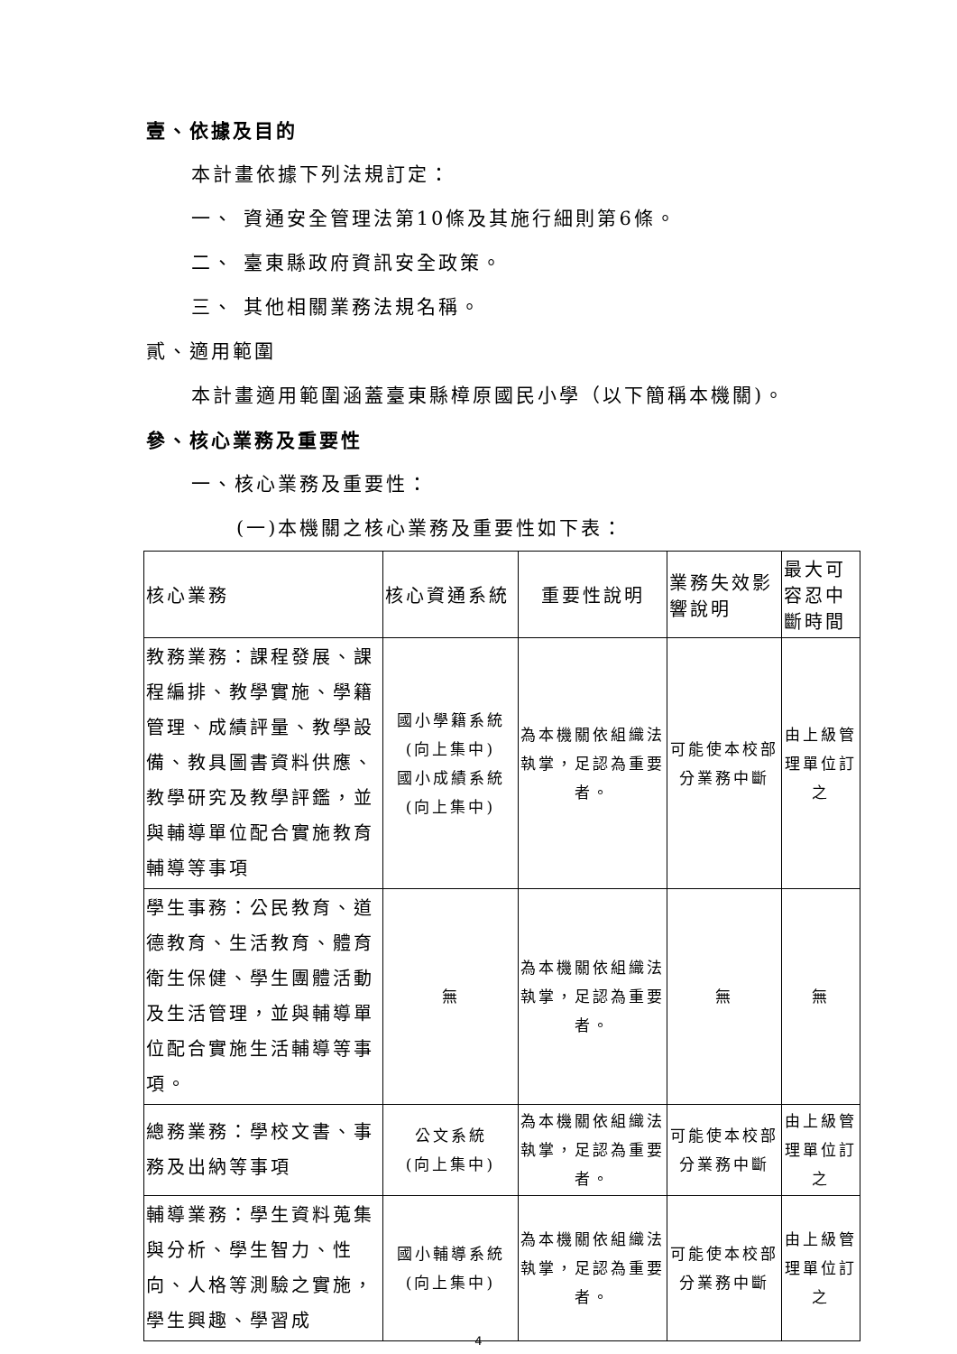壹、依據及目的
本計畫依據下列法規訂定：
一、 資通安全管理法第10條及其施行細則第6條。
二、 臺東縣政府資訊安全政策。
三、 其他相關業務法規名稱。
貳、適用範圍
本計畫適用範圍涵蓋臺東縣樟原國民小學（以下簡稱本機關)。
參、核心業務及重要性
一、核心業務及重要性：
(一)本機關之核心業務及重要性如下表：
| 核心業務 | 核心資通系統 | 重要性說明 | 業務失效影響說明 | 最大可容忍中斷時間 |
| 教務業務：課程發展、課程編排、教學實施、學籍管理、成績評量、教學設備、教具圖書資料供應、教學研究及教學評鑑，並與輔導單位配合實施教育輔導等事項 | 國小學籍系統 (向上集中) 國小成績系統 (向上集中) | 為本機關依組織法執掌，足認為重要者。 | 可能使本校部分業務中斷 | 由上級管理單位訂之 |
| 學生事務：公民教育、道德教育、生活教育、體育衛生保健、學生團體活動及生活管理，並與輔導單位配合實施生活輔導等事項。 | 無 | 為本機關依組織法執掌，足認為重要者。 | 無 | 無 |
| 總務業務：學校文書、事務及出納等事項 | 公文系統 (向上集中) | 為本機關依組織法執掌，足認為重要者。 | 可能使本校部分業務中斷 | 由上級管理單位訂之 |
| 輔導業務：學生資料蒐集與分析、學生智力、性向、人格等測驗之實施，學生興趣、學習成 | 國小輔導系統 (向上集中) | 為本機關依組織法執掌，足認為重要者。 | 可能使本校部分業務中斷 | 由上級管理單位訂之 |
4